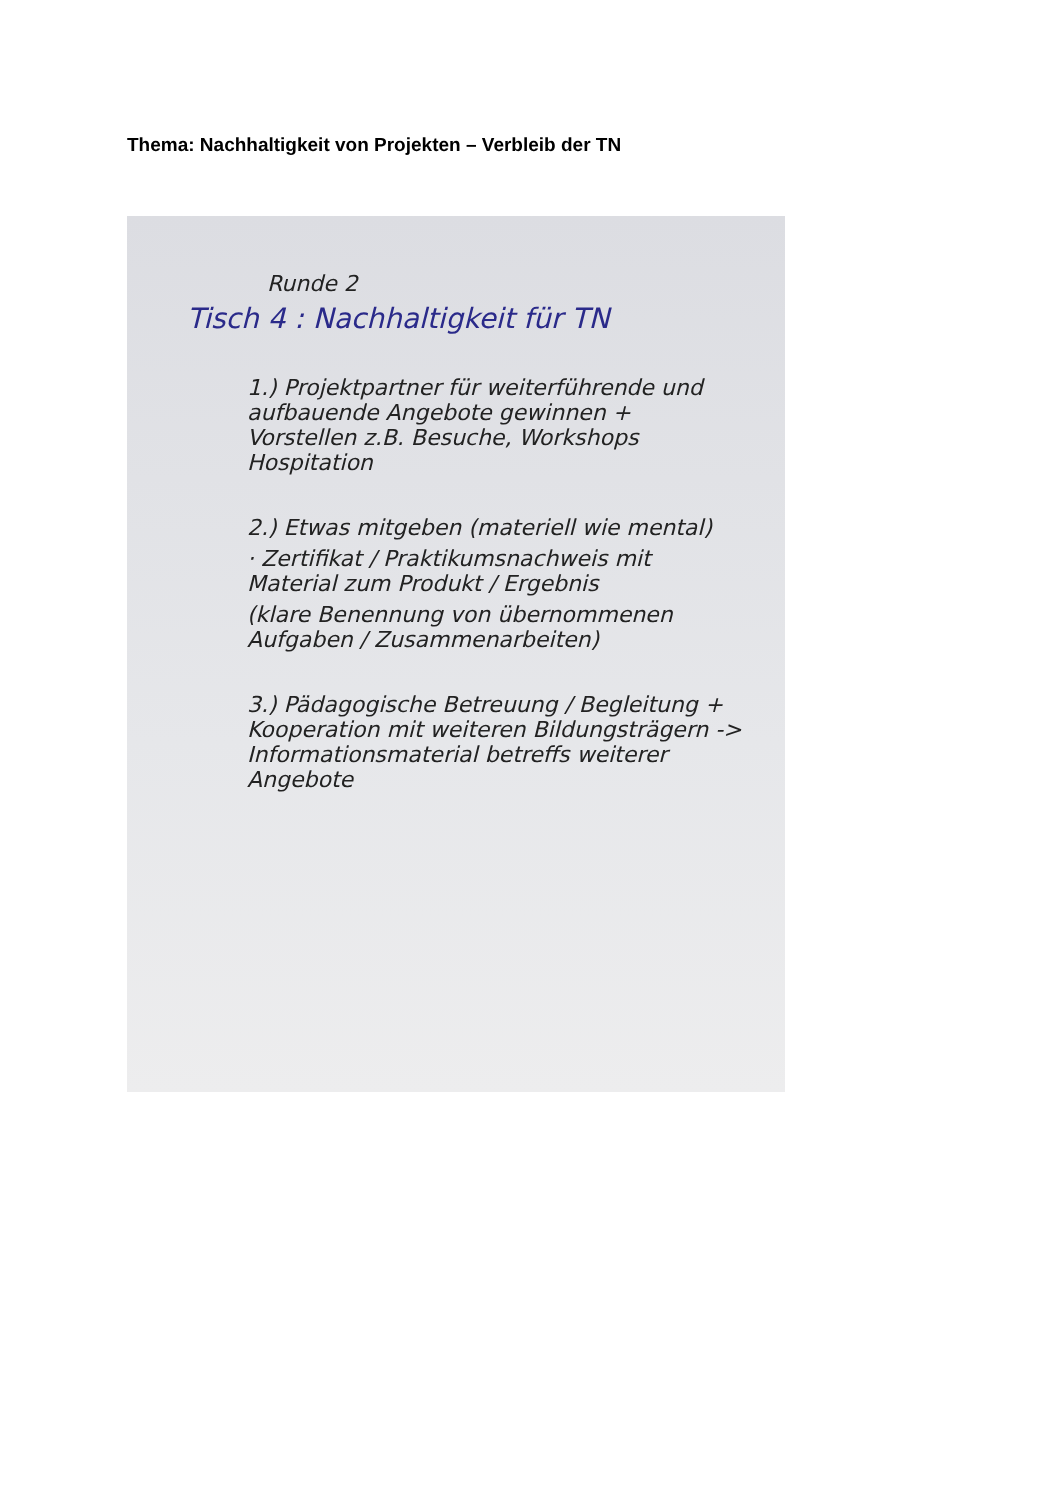Thema: Nachhaltigkeit von Projekten – Verbleib der TN
Runde 2
Tisch 4 : Nachhaltigkeit für TN
1.) Projektpartner für weiterführende und aufbauende Angebote gewinnen + Vorstellen z.B. Besuche, Workshops Hospitation
2.) Etwas mitgeben (materiell wie mental)
· Zertifikat / Praktikumsnachweis mit Material zum Produkt / Ergebnis
(klare Benennung von übernommenen Aufgaben / Zusammenarbeiten)
3.) Pädagogische Betreuung / Begleitung + Kooperation mit weiteren Bildungsträgern -> Informationsmaterial betreffs weiterer Angebote